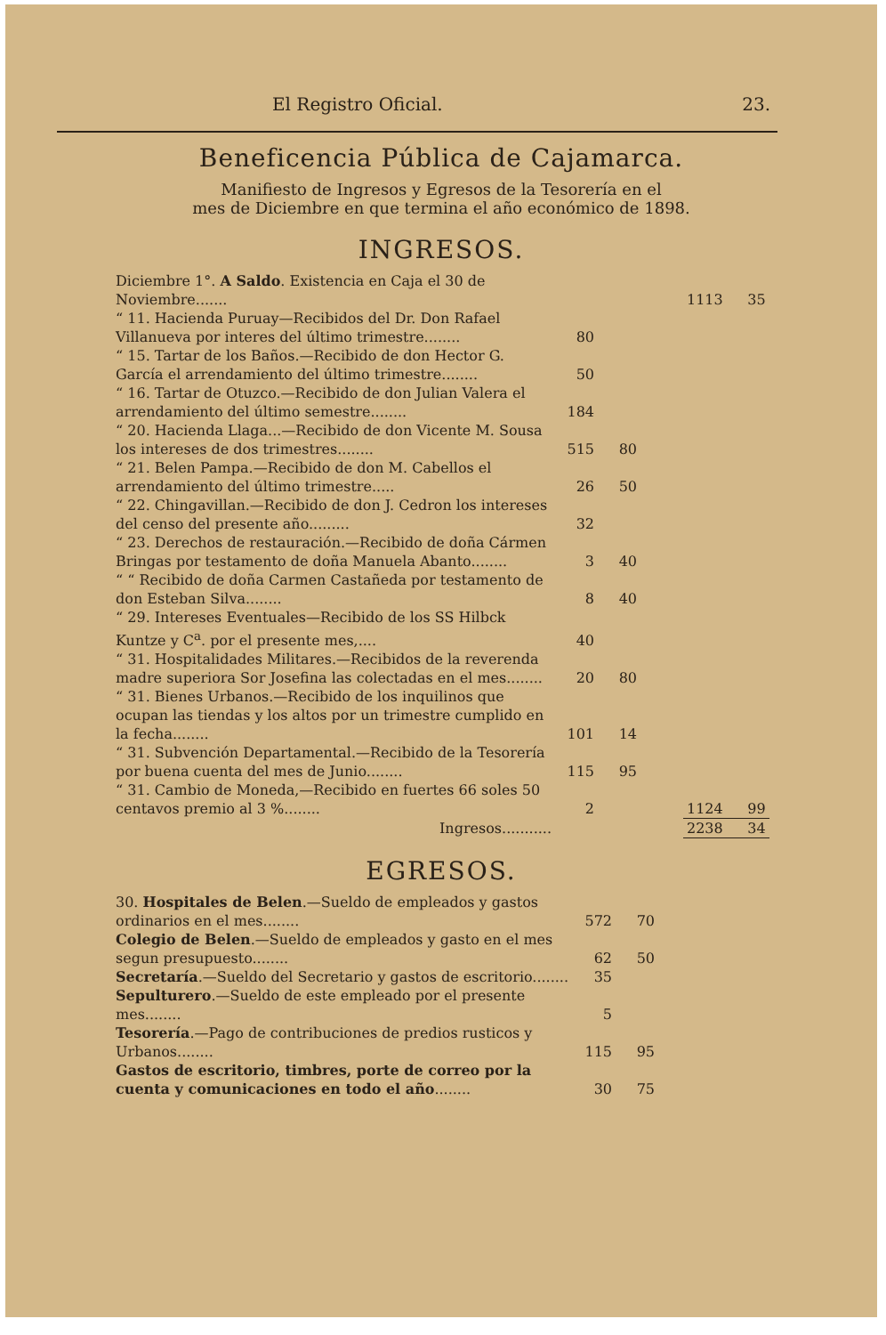El Registro Oficial. 23.
Beneficencia Pública de Cajamarca.
Manifiesto de Ingresos y Egresos de la Tesorería en el
mes de Diciembre en que termina el año económico de 1898.
INGRESOS.
| Diciembre 1°. A Saldo . Existencia en Caja el 30 de Noviembre....... | | | | 1113 | 35 |
| “ 11. Hacienda Puruay—Recibidos del Dr. Don Rafael Villanueva por interes del último trimestre........ | 80 | | | | |
| “ 15. Tartar de los Baños.—Recibido de don Hector G. García el arrendamiento del último trimestre........ | 50 | | | | |
| “ 16. Tartar de Otuzco.—Recibido de don Julian Valera el arrendamiento del último semestre........ | 184 | | | | |
| “ 20. Hacienda Llaga...—Recibido de don Vicente M. Sousa los intereses de dos trimestres........ | 515 | 80 | | | |
| “ 21. Belen Pampa.—Recibido de don M. Cabellos el arrendamiento del último trimestre..... | 26 | 50 | | | |
| “ 22. Chingavillan.—Recibido de don J. Cedron los intereses del censo del presente año......... | 32 | | | | |
| “ 23. Derechos de restauración.—Recibido de doña Cármen Bringas por testamento de doña Manuela Abanto........ | 3 | 40 | | | |
| “ “ Recibido de doña Carmen Castañeda por testamento de don Esteban Silva........ | 8 | 40 | | | |
| “ 29. Intereses Eventuales—Recibido de los SS Hilbck Kuntze y C<sup>a</sup>. por el presente mes,.... | 40 | | | | |
| “ 31. Hospitalidades Militares.—Recibidos de la reverenda madre superiora Sor Josefina las colectadas en el mes........ | 20 | 80 | | | |
| “ 31. Bienes Urbanos.—Recibido de los inquilinos que ocupan las tiendas y los altos por un trimestre cumplido en la fecha........ | 101 | 14 | | | |
| “ 31. Subvención Departamental.—Recibido de la Tesorería por buena cuenta del mes de Junio........ | 115 | 95 | | | |
| “ 31. Cambio de Moneda,—Recibido en fuertes 66 soles 50 centavos premio al 3 %........ | 2 | | | 1124 | 99 |
| Ingresos........... | | | | 2238 | 34 |
EGRESOS.
| 30. Hospitales de Belen .—Sueldo de empleados y gastos ordinarios en el mes........ | 572 | 70 |
| Colegio de Belen .—Sueldo de empleados y gasto en el mes segun presupuesto........ | 62 | 50 |
| Secretaría .—Sueldo del Secretario y gastos de escritorio........ | 35 | |
| Sepulturero .—Sueldo de este empleado por el presente mes........ | 5 | |
| Tesorería .—Pago de contribuciones de predios rusticos y Urbanos........ | 115 | 95 |
| Gastos de escritorio, timbres, porte de correo por la cuenta y comunicaciones en todo el año ........ | 30 | 75 |